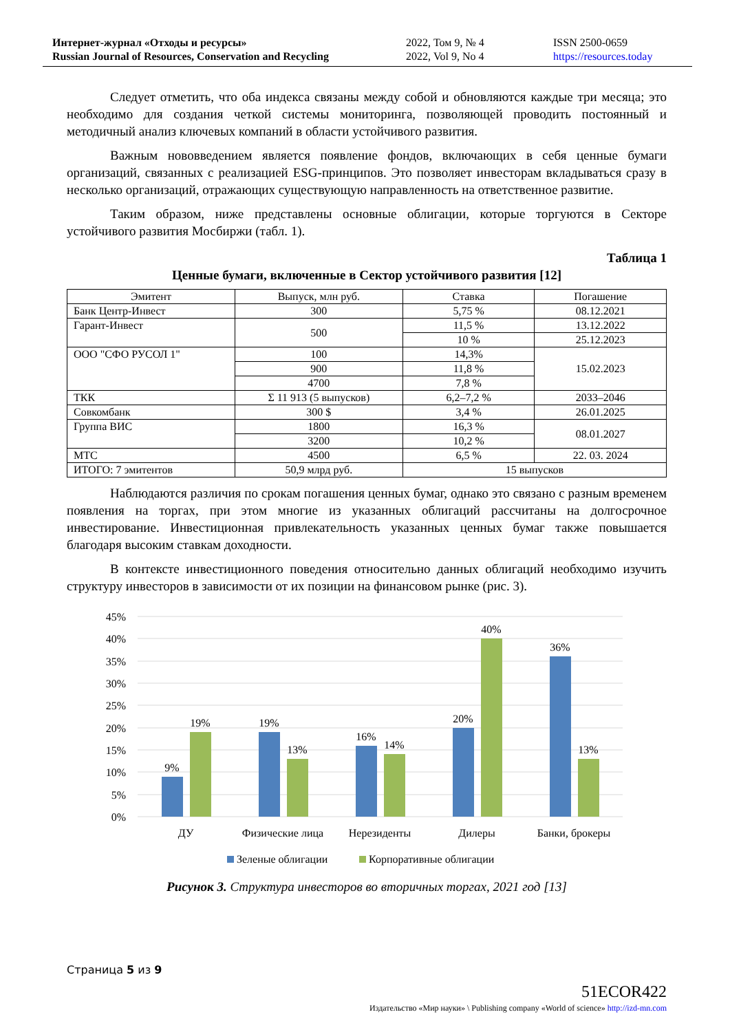Интернет-журнал «Отходы и ресурсы»
Russian Journal of Resources, Conservation and Recycling
2022, Том 9, № 4
2022, Vol 9, No 4
ISSN 2500-0659
https://resources.today
Следует отметить, что оба индекса связаны между собой и обновляются каждые три месяца; это необходимо для создания четкой системы мониторинга, позволяющей проводить постоянный и методичный анализ ключевых компаний в области устойчивого развития.
Важным нововведением является появление фондов, включающих в себя ценные бумаги организаций, связанных с реализацией ESG-принципов. Это позволяет инвесторам вкладываться сразу в несколько организаций, отражающих существующую направленность на ответственное развитие.
Таким образом, ниже представлены основные облигации, которые торгуются в Секторе устойчивого развития Мосбиржи (табл. 1).
Таблица 1
Ценные бумаги, включенные в Сектор устойчивого развития [12]
| Эмитент | Выпуск, млн руб. | Ставка | Погашение |
| Банк Центр-Инвест | 300 | 5,75 % | 08.12.2021 |
| Гарант-Инвест | 500 | 11,5 % | 13.12.2022 |
| | | 10 % | 25.12.2023 |
| ООО "СФО РУСОЛ 1" | 100 | 14,3% | 15.02.2023 |
| | 900 | 11,8 % | |
| | 4700 | 7,8 % | |
| ТКК | Σ 11 913 (5 выпусков) | 6,2–7,2 % | 2033–2046 |
| Совкомбанк | 300 $ | 3,4 % | 26.01.2025 |
| Группа ВИС | 1800 | 16,3 % | 08.01.2027 |
| | 3200 | 10,2 % | |
| МТС | 4500 | 6,5 % | 22. 03. 2024 |
| ИТОГО: 7 эмитентов | 50,9 млрд руб. | 15 выпусков | |
Наблюдаются различия по срокам погашения ценных бумаг, однако это связано с разным временем появления на торгах, при этом многие из указанных облигаций рассчитаны на долгосрочное инвестирование. Инвестиционная привлекательность указанных ценных бумаг также повышается благодаря высоким ставкам доходности.
В контексте инвестиционного поведения относительно данных облигаций необходимо изучить структуру инвесторов в зависимости от их позиции на финансовом рынке (рис. 3).
45%
40%
35%
30%
25%
20%
15%
10%
5%
0%
9%
19%
19%
13%
16%
14%
20%
40%
36%
13%
ДУ
Физические лица
Нерезиденты
Дилеры
Банки, брокеры
Зеленые облигации
Корпоративные облигации
Рисунок 3. Структура инвесторов во вторичных торгах, 2021 год [13]
Страница 5 из 9
51ECOR422
Издательство «Мир науки» \ Publishing company «World of science» http://izd-mn.com